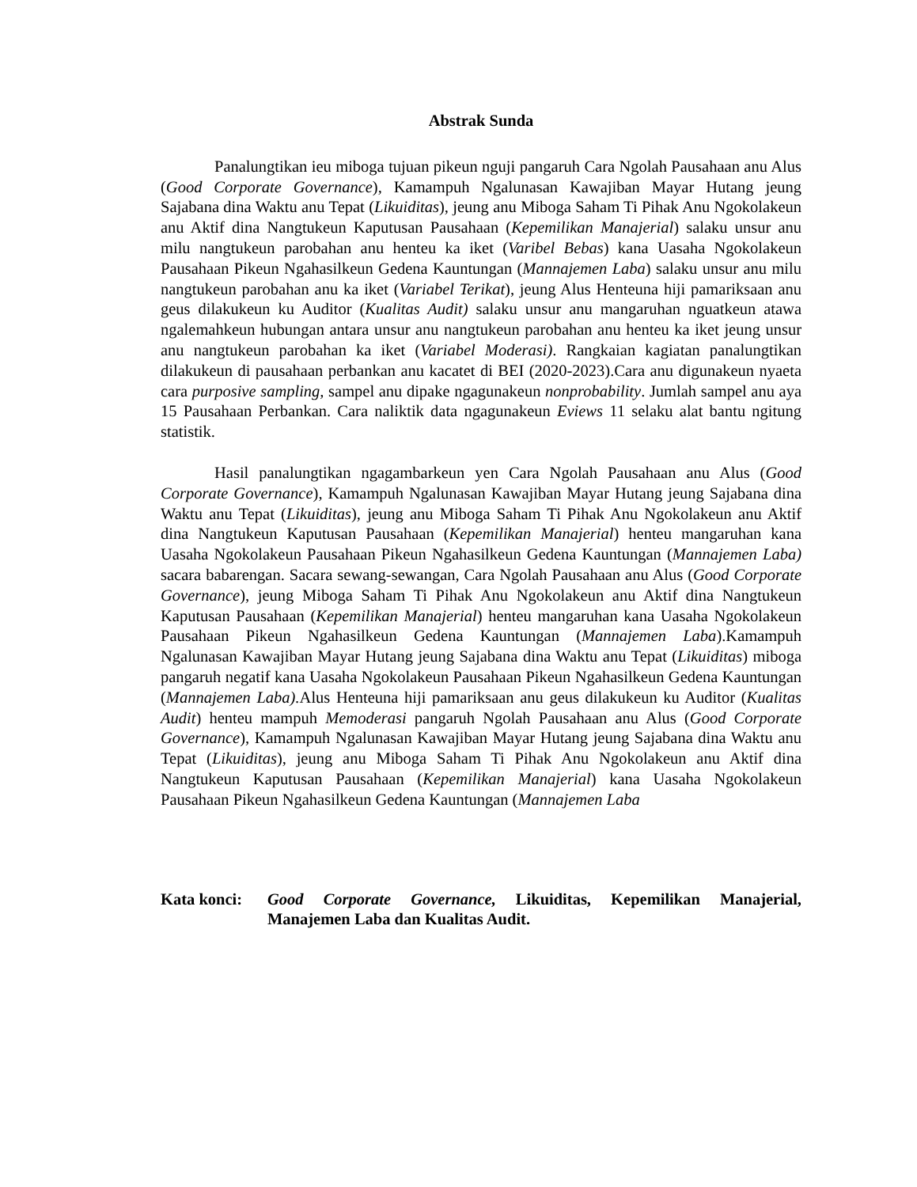Abstrak Sunda
Panalungtikan ieu miboga tujuan pikeun nguji pangaruh Cara Ngolah Pausahaan anu Alus (Good Corporate Governance), Kamampuh Ngalunasan Kawajiban Mayar Hutang jeung Sajabana dina Waktu anu Tepat (Likuiditas), jeung anu Miboga Saham Ti Pihak Anu Ngokolakeun anu Aktif dina Nangtukeun Kaputusan Pausahaan (Kepemilikan Manajerial) salaku unsur anu milu nangtukeun parobahan anu henteu ka iket (Varibel Bebas) kana Uasaha Ngokolakeun Pausahaan Pikeun Ngahasilkeun Gedena Kauntungan (Mannajemen Laba) salaku unsur anu milu nangtukeun parobahan anu ka iket (Variabel Terikat), jeung Alus Henteuna hiji pamariksaan anu geus dilakukeun ku Auditor (Kualitas Audit) salaku unsur anu mangaruhan nguatkeun atawa ngalemahkeun hubungan antara unsur anu nangtukeun parobahan anu henteu ka iket jeung unsur anu nangtukeun parobahan ka iket (Variabel Moderasi). Rangkaian kagiatan panalungtikan dilakukeun di pausahaan perbankan anu kacatet di BEI (2020-2023).Cara anu digunakeun nyaeta cara purposive sampling, sampel anu dipake ngagunakeun nonprobability. Jumlah sampel anu aya 15 Pausahaan Perbankan. Cara naliktik data ngagunakeun Eviews 11 selaku alat bantu ngitung statistik.
Hasil panalungtikan ngagambarkeun yen Cara Ngolah Pausahaan anu Alus (Good Corporate Governance), Kamampuh Ngalunasan Kawajiban Mayar Hutang jeung Sajabana dina Waktu anu Tepat (Likuiditas), jeung anu Miboga Saham Ti Pihak Anu Ngokolakeun anu Aktif dina Nangtukeun Kaputusan Pausahaan (Kepemilikan Manajerial) henteu mangaruhan kana Uasaha Ngokolakeun Pausahaan Pikeun Ngahasilkeun Gedena Kauntungan (Mannajemen Laba) sacara babarengan. Sacara sewang-sewangan, Cara Ngolah Pausahaan anu Alus (Good Corporate Governance), jeung Miboga Saham Ti Pihak Anu Ngokolakeun anu Aktif dina Nangtukeun Kaputusan Pausahaan (Kepemilikan Manajerial) henteu mangaruhan kana Uasaha Ngokolakeun Pausahaan Pikeun Ngahasilkeun Gedena Kauntungan (Mannajemen Laba).Kamampuh Ngalunasan Kawajiban Mayar Hutang jeung Sajabana dina Waktu anu Tepat (Likuiditas) miboga pangaruh negatif kana Uasaha Ngokolakeun Pausahaan Pikeun Ngahasilkeun Gedena Kauntungan (Mannajemen Laba). Alus Henteuna hiji pamariksaan anu geus dilakukeun ku Auditor (Kualitas Audit) henteu mampuh Memoderasi pangaruh Ngolah Pausahaan anu Alus (Good Corporate Governance), Kamampuh Ngalunasan Kawajiban Mayar Hutang jeung Sajabana dina Waktu anu Tepat (Likuiditas), jeung anu Miboga Saham Ti Pihak Anu Ngokolakeun anu Aktif dina Nangtukeun Kaputusan Pausahaan (Kepemilikan Manajerial) kana Uasaha Ngokolakeun Pausahaan Pikeun Ngahasilkeun Gedena Kauntungan (Mannajemen Laba
Kata konci: Good Corporate Governance, Likuiditas, Kepemilikan Manajerial, Manajemen Laba dan Kualitas Audit.